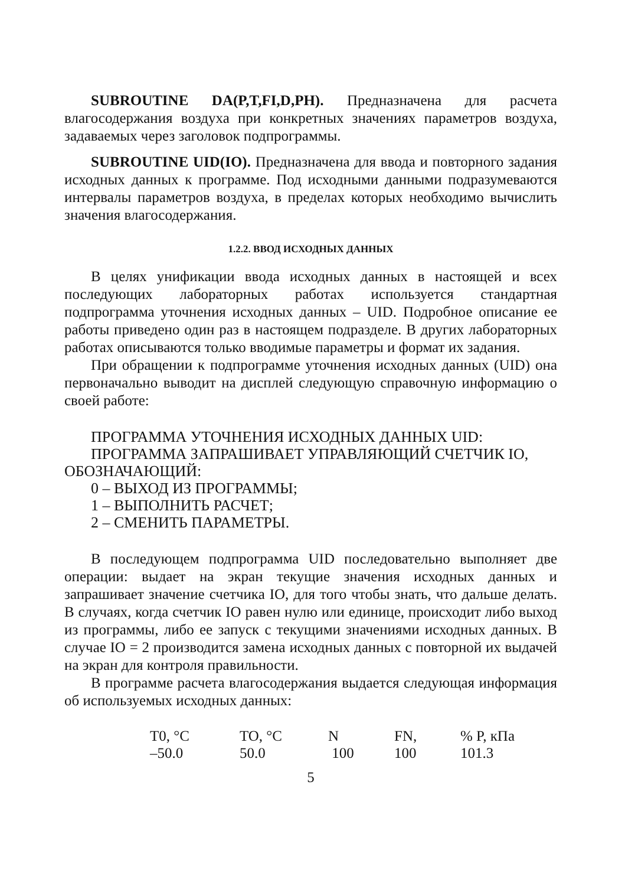SUBROUTINE DA(P,T,FI,D,PH). Предназначена для расчета влагосодержания воздуха при конкретных значениях параметров воздуха, задаваемых через заголовок подпрограммы.
SUBROUTINE UID(IO). Предназначена для ввода и повторного задания исходных данных к программе. Под исходными данными подразумеваются интервалы параметров воздуха, в пределах которых необходимо вычислить значения влагосодержания.
1.2.2. ВВОД ИСХОДНЫХ ДАННЫХ
В целях унификации ввода исходных данных в настоящей и всех последующих лабораторных работах используется стандартная подпрограмма уточнения исходных данных – UID. Подробное описание ее работы приведено один раз в настоящем подразделе. В других лабораторных работах описываются только вводимые параметры и формат их задания.
При обращении к подпрограмме уточнения исходных данных (UID) она первоначально выводит на дисплей следующую справочную информацию о своей работе:
ПРОГРАММА УТОЧНЕНИЯ ИСХОДНЫХ ДАННЫХ UID:
ПРОГРАММА ЗАПРАШИВАЕТ УПРАВЛЯЮЩИЙ СЧЕТЧИК IO,
ОБОЗНАЧАЮЩИЙ:
0 – ВЫХОД ИЗ ПРОГРАММЫ;
1 – ВЫПОЛНИТЬ РАСЧЕТ;
2 – СМЕНИТЬ ПАРАМЕТРЫ.
В последующем подпрограмма UID последовательно выполняет две операции: выдает на экран текущие значения исходных данных и запрашивает значение счетчика IO, для того чтобы знать, что дальше делать. В случаях, когда счетчик IO равен нулю или единице, происходит либо выход из программы, либо ее запуск с текущими значениями исходных данных. В случае IO = 2 производится замена исходных данных с повторной их выдачей на экран для контроля правильности.
В программе расчета влагосодержания выдается следующая информация об используемых исходных данных:
| T0, °C | TO, °C | N | FN, | % P, кПа |
| –50.0 | 50.0 | 100 | 100 | 101.3 |
5